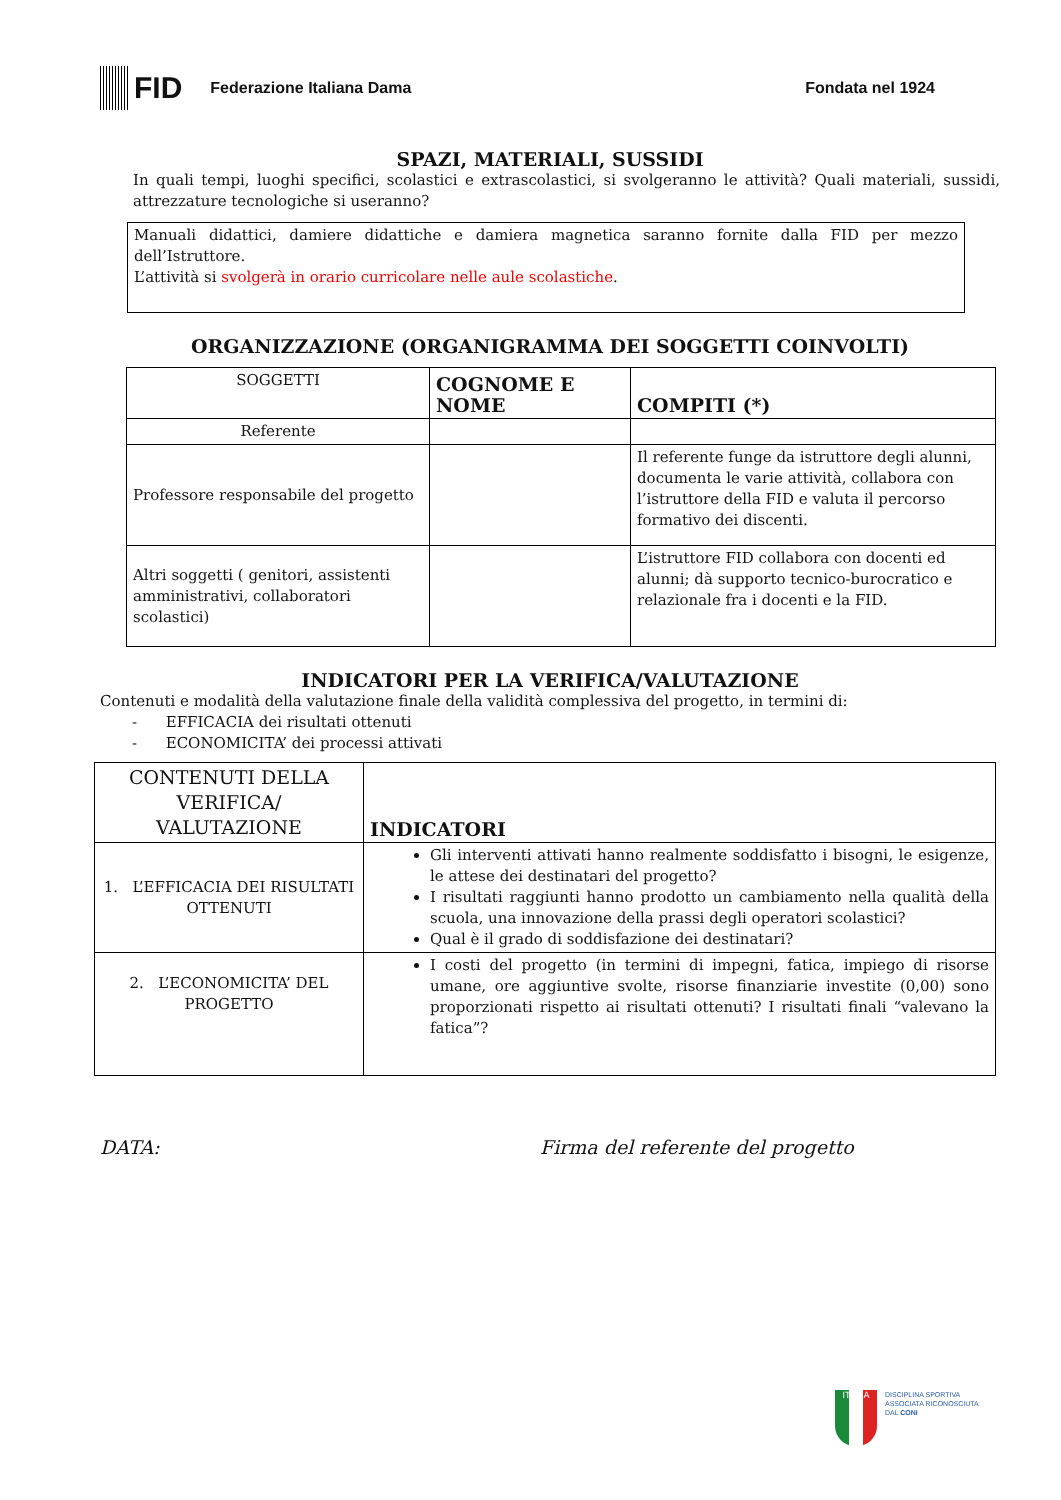FID
Federazione Italiana Dama Fondata nel 1924
SPAZI, MATERIALI, SUSSIDI
In quali tempi, luoghi specifici, scolastici e extrascolastici, si svolgeranno le attività? Quali materiali, sussidi, attrezzature tecnologiche si useranno?
Manuali didattici, damiere didattiche e damiera magnetica saranno fornite dalla FID per mezzo dell’Istruttore.
L’attività si svolgerà in orario curricolare nelle aule scolastiche.
ORGANIZZAZIONE (ORGANIGRAMMA DEI SOGGETTI COINVOLTI)
| SOGGETTI | COGNOME E NOME | COMPITI (*) |
| --- | --- | --- |
| Referente | | |
| Professore responsabile del progetto | | Il referente funge da istruttore degli alunni, documenta le varie attività, collabora con l’istruttore della FID e valuta il percorso formativo dei discenti. |
| Altri soggetti ( genitori, assistenti amministrativi, collaboratori scolastici) | | L’istruttore FID collabora con docenti ed alunni; dà supporto tecnico-burocratico e relazionale fra i docenti e la FID. |
INDICATORI PER LA VERIFICA/VALUTAZIONE
Contenuti e modalità della valutazione finale della validità complessiva del progetto, in termini di:
- EFFICACIA dei risultati ottenuti
- ECONOMICITA’ dei processi attivati
| CONTENUTI DELLA VERIFICA/ VALUTAZIONE | INDICATORI |
| --- | --- |
| 1. L’EFFICACIA DEI RISULTATI OTTENUTI | Gli interventi attivati hanno realmente soddisfatto i bisogni, le esigenze, le attese dei destinatari del progetto? I risultati raggiunti hanno prodotto un cambiamento nella qualità della scuola, una innovazione della prassi degli operatori scolastici? Qual è il grado di soddisfazione dei destinatari? |
| 2. L’ECONOMICITA’ DEL PROGETTO | I costi del progetto (in termini di impegni, fatica, impiego di risorse umane, ore aggiuntive svolte, risorse finanziarie investite (0,00) sono proporzionati rispetto ai risultati ottenuti? I risultati finali “valevano la fatica”? |
DATA: Firma del referente del progetto
ITALIA
DISCIPLINA SPORTIVA
ASSOCIATA RICONOSCIUTA
DAL CONI